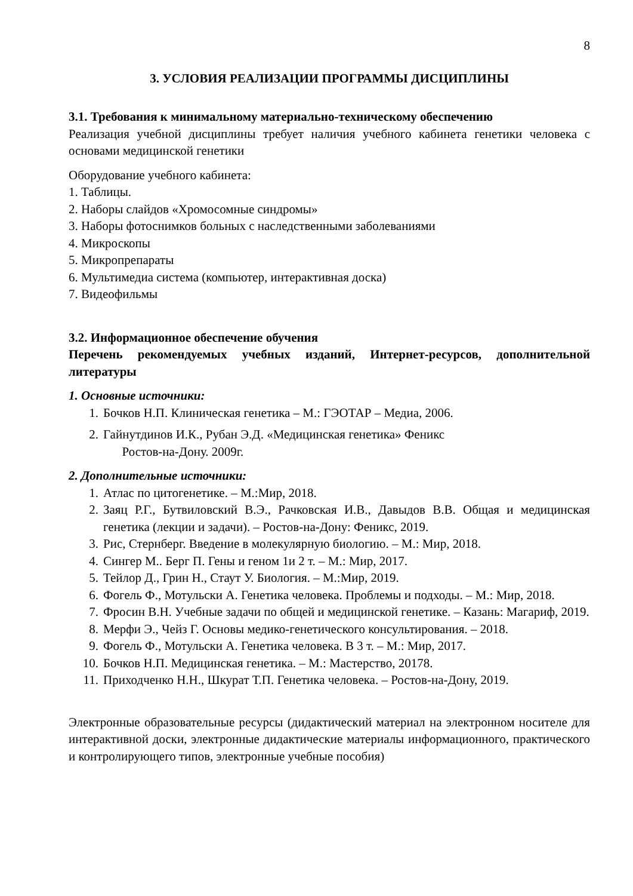8
3. УСЛОВИЯ РЕАЛИЗАЦИИ ПРОГРАММЫ ДИСЦИПЛИНЫ
3.1. Требования к минимальному материально-техническому обеспечению
Реализация учебной дисциплины требует наличия учебного кабинета генетики человека с основами медицинской генетики
Оборудование учебного кабинета:
1. Таблицы.
2. Наборы слайдов «Хромосомные синдромы»
3. Наборы фотоснимков больных с наследственными заболеваниями
4. Микроскопы
5. Микропрепараты
6. Мультимедиа система (компьютер, интерактивная доска)
7. Видеофильмы
3.2. Информационное обеспечение обучения
Перечень рекомендуемых учебных изданий, Интернет-ресурсов, дополнительной литературы
1. Основные источники:
1. Бочков Н.П. Клиническая генетика – М.: ГЭОТАР – Медиа, 2006.
2. Гайнутдинов И.К., Рубан Э.Д. «Медицинская генетика» Феникс
Ростов-на-Дону. 2009г.
2. Дополнительные источники:
1. Атлас по цитогенетике. – М.:Мир, 2018.
2. Заяц Р.Г., Бутвиловский В.Э., Рачковская И.В., Давыдов В.В. Общая и медицинская генетика (лекции и задачи). – Ростов-на-Дону: Феникс, 2019.
3. Рис, Стернберг. Введение в молекулярную биологию. – М.: Мир, 2018.
4. Сингер М.. Берг П. Гены и геном 1и 2 т. – М.: Мир, 2017.
5. Тейлор Д., Грин Н., Стаут У. Биология. – М.:Мир, 2019.
6. Фогель Ф., Мотульски А. Генетика человека. Проблемы и подходы. – М.: Мир, 2018.
7. Фросин В.Н. Учебные задачи по общей и медицинской генетике. – Казань: Магариф, 2019.
8. Мерфи Э., Чейз Г. Основы медико-генетического консультирования. – 2018.
9. Фогель Ф., Мотульски А. Генетика человека. В 3 т. – М.: Мир, 2017.
10. Бочков Н.П. Медицинская генетика. – М.: Мастерство, 20178.
11. Приходченко Н.Н., Шкурат Т.П. Генетика человека. – Ростов-на-Дону, 2019.
Электронные образовательные ресурсы (дидактический материал на электронном носителе для интерактивной доски, электронные дидактические материалы информационного, практического и контролирующего типов, электронные учебные пособия)